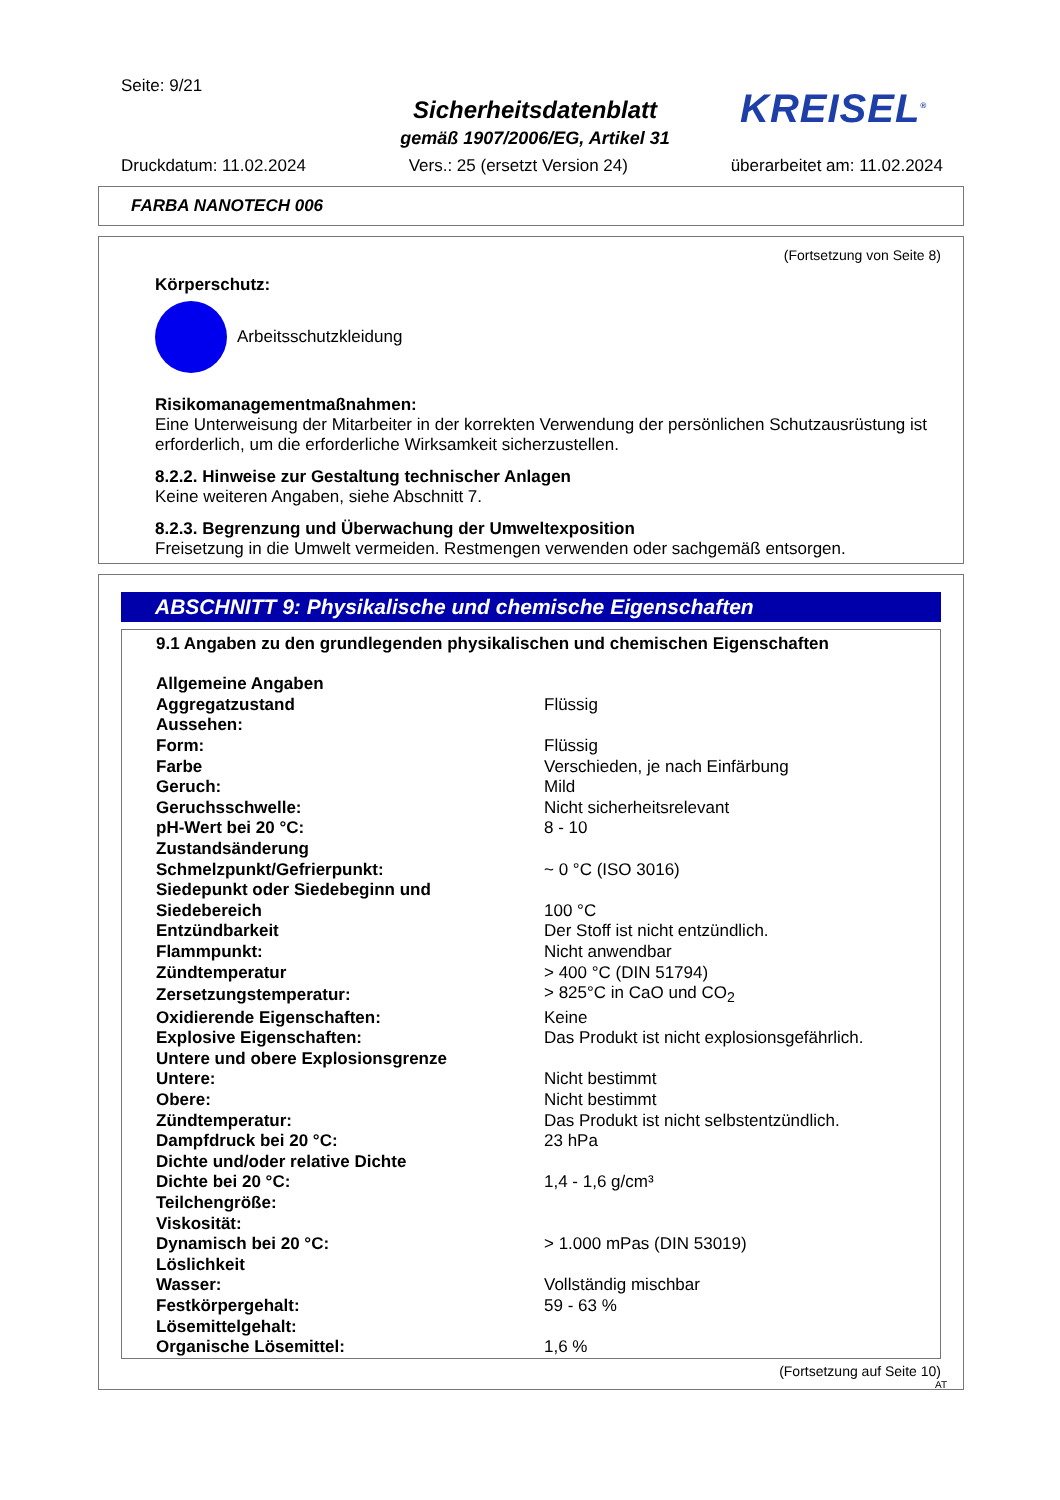Seite: 9/21
Sicherheitsdatenblatt
gemäß 1907/2006/EG, Artikel 31
KREISEL<sup>®</sup>
Druckdatum: 11.02.2024 Vers.: 25 (ersetzt Version 24) überarbeitet am: 11.02.2024
FARBA NANOTECH 006
(Fortsetzung von Seite 8)
Körperschutz:
Arbeitsschutzkleidung
Risikomanagementmaßnahmen:
Eine Unterweisung der Mitarbeiter in der korrekten Verwendung der persönlichen Schutzausrüstung ist erforderlich, um die erforderliche Wirksamkeit sicherzustellen.
8.2.2. Hinweise zur Gestaltung technischer Anlagen
Keine weiteren Angaben, siehe Abschnitt 7.
8.2.3. Begrenzung und Überwachung der Umweltexposition
Freisetzung in die Umwelt vermeiden. Restmengen verwenden oder sachgemäß entsorgen.
ABSCHNITT 9: Physikalische und chemische Eigenschaften
9.1 Angaben zu den grundlegenden physikalischen und chemischen Eigenschaften
| Allgemeine Angaben | |
| Aggregatzustand | Flüssig |
| Aussehen: | |
| Form: | Flüssig |
| Farbe | Verschieden, je nach Einfärbung |
| Geruch: | Mild |
| Geruchsschwelle: | Nicht sicherheitsrelevant |
| pH-Wert bei 20 °C: | 8 - 10 |
| Zustandsänderung | |
| Schmelzpunkt/Gefrierpunkt: | ~ 0 °C (ISO 3016) |
| Siedepunkt oder Siedebeginn und | |
| Siedebereich | 100 °C |
| Entzündbarkeit | Der Stoff ist nicht entzündlich. |
| Flammpunkt: | Nicht anwendbar |
| Zündtemperatur | > 400 °C (DIN 51794) |
| Zersetzungstemperatur: | > 825°C in CaO und CO<sub>2</sub> |
| Oxidierende Eigenschaften: | Keine |
| Explosive Eigenschaften: | Das Produkt ist nicht explosionsgefährlich. |
| Untere und obere Explosionsgrenze | |
| Untere: | Nicht bestimmt |
| Obere: | Nicht bestimmt |
| Zündtemperatur: | Das Produkt ist nicht selbstentzündlich. |
| Dampfdruck bei 20 °C: | 23 hPa |
| Dichte und/oder relative Dichte | |
| Dichte bei 20 °C: | 1,4 - 1,6 g/cm³ |
| Teilchengröße: | |
| Viskosität: | |
| Dynamisch bei 20 °C: | > 1.000 mPas (DIN 53019) |
| Löslichkeit | |
| Wasser: | Vollständig mischbar |
| Festkörpergehalt: | 59 - 63 % |
| Lösemittelgehalt: | |
| Organische Lösemittel: | 1,6 % |
(Fortsetzung auf Seite 10)
AT